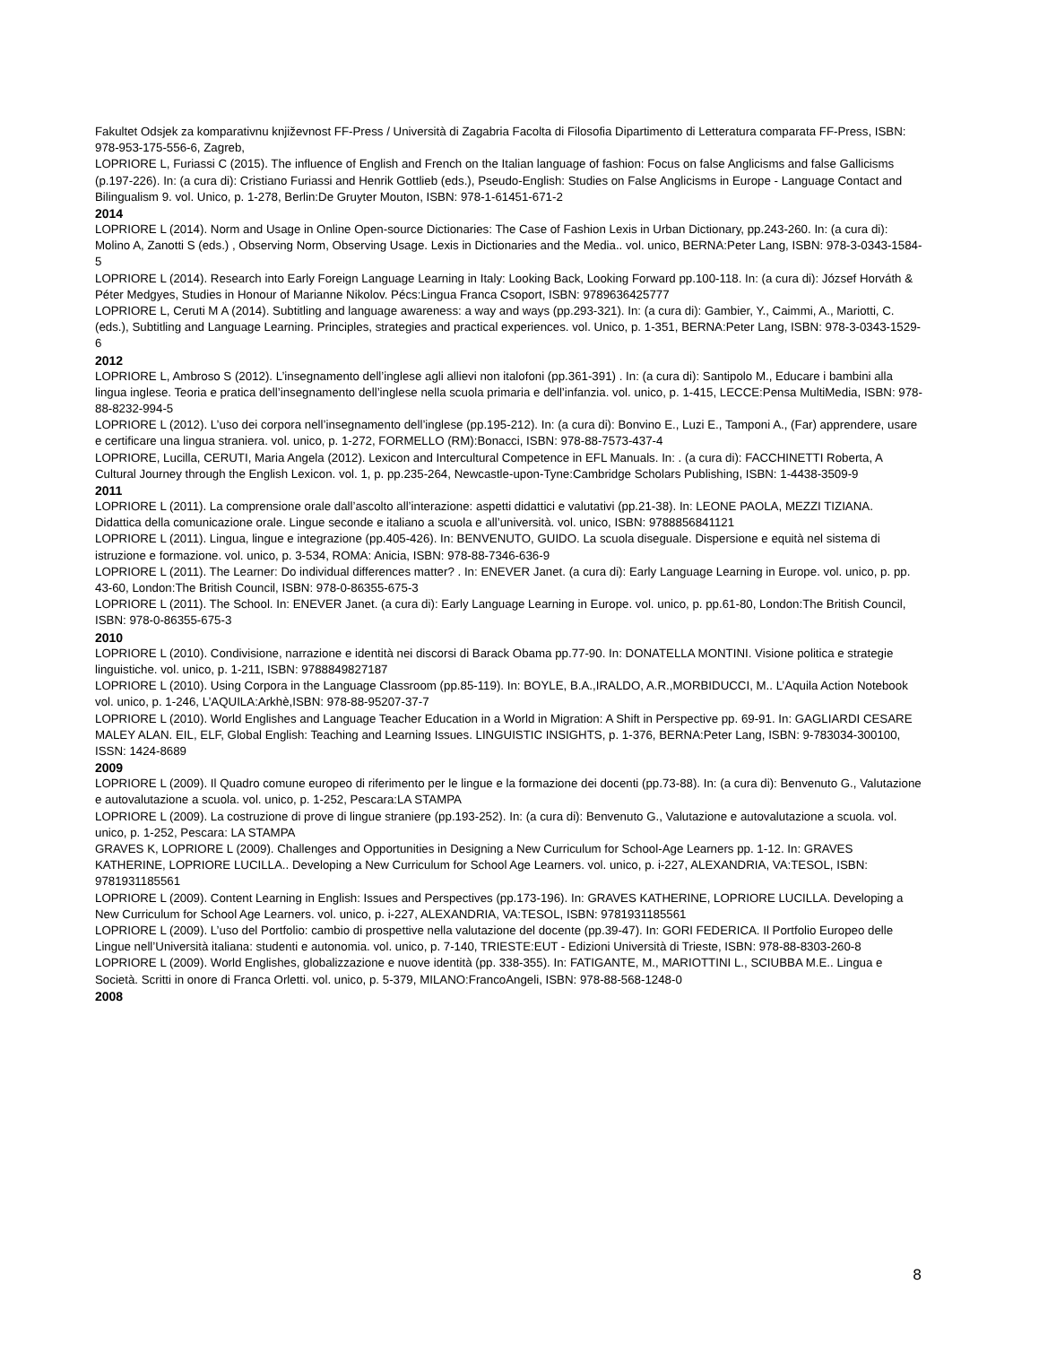Fakultet Odsjek za komparativnu književnost FF-Press / Università di Zagabria Facolta di Filosofia Dipartimento di Letteratura comparata FF-Press, ISBN: 978-953-175-556-6, Zagreb,
LOPRIORE L, Furiassi C (2015). The influence of English and French on the Italian language of fashion: Focus on false Anglicisms and false Gallicisms (p.197-226). In: (a cura di): Cristiano Furiassi and Henrik Gottlieb (eds.), Pseudo-English: Studies on False Anglicisms in Europe - Language Contact and Bilingualism 9. vol. Unico, p. 1-278, Berlin:De Gruyter Mouton, ISBN: 978-1-61451-671-2
2014
LOPRIORE L (2014). Norm and Usage in Online Open-source Dictionaries: The Case of Fashion Lexis in Urban Dictionary, pp.243-260. In: (a cura di): Molino A, Zanotti S (eds.) , Observing Norm, Observing Usage. Lexis in Dictionaries and the Media.. vol. unico, BERNA:Peter Lang, ISBN: 978-3-0343-1584-5
LOPRIORE L (2014). Research into Early Foreign Language Learning in Italy: Looking Back, Looking Forward pp.100-118. In: (a cura di): József Horváth & Péter Medgyes, Studies in Honour of Marianne Nikolov. Pécs:Lingua Franca Csoport, ISBN: 9789636425777
LOPRIORE L, Ceruti M A (2014). Subtitling and language awareness: a way and ways (pp.293-321). In: (a cura di): Gambier, Y., Caimmi, A., Mariotti, C. (eds.), Subtitling and Language Learning. Principles, strategies and practical experiences. vol. Unico, p. 1-351, BERNA:Peter Lang, ISBN: 978-3-0343-1529-6
2012
LOPRIORE L, Ambroso S (2012). L’insegnamento dell’inglese agli allievi non italofoni (pp.361-391) . In: (a cura di): Santipolo M., Educare i bambini alla lingua inglese. Teoria e pratica dell’insegnamento dell’inglese nella scuola primaria e dell’infanzia. vol. unico, p. 1-415, LECCE:Pensa MultiMedia, ISBN: 978-88-8232-994-5
LOPRIORE L (2012). L’uso dei corpora nell’insegnamento dell’inglese (pp.195-212). In: (a cura di): Bonvino E., Luzi E., Tamponi A., (Far) apprendere, usare e certificare una lingua straniera. vol. unico, p. 1-272, FORMELLO (RM):Bonacci, ISBN: 978-88-7573-437-4
LOPRIORE, Lucilla, CERUTI, Maria Angela (2012). Lexicon and Intercultural Competence in EFL Manuals. In: . (a cura di): FACCHINETTI Roberta, A Cultural Journey through the English Lexicon. vol. 1, p. pp.235-264, Newcastle-upon-Tyne:Cambridge Scholars Publishing, ISBN: 1-4438-3509-9
2011
LOPRIORE L (2011). La comprensione orale dall’ascolto all’interazione: aspetti didattici e valutativi (pp.21-38). In: LEONE PAOLA, MEZZI TIZIANA. Didattica della comunicazione orale. Lingue seconde e italiano a scuola e all’università. vol. unico, ISBN: 9788856841121
LOPRIORE L (2011). Lingua, lingue e integrazione (pp.405-426). In: BENVENUTO, GUIDO. La scuola diseguale. Dispersione e equità nel sistema di istruzione e formazione. vol. unico, p. 3-534, ROMA: Anicia, ISBN: 978-88-7346-636-9
LOPRIORE L (2011). The Learner: Do individual differences matter? . In: ENEVER Janet. (a cura di): Early Language Learning in Europe. vol. unico, p. pp. 43-60, London:The British Council, ISBN: 978-0-86355-675-3
LOPRIORE L (2011). The School. In: ENEVER Janet. (a cura di): Early Language Learning in Europe. vol. unico, p. pp.61-80, London:The British Council, ISBN: 978-0-86355-675-3
2010
LOPRIORE L (2010). Condivisione, narrazione e identità nei discorsi di Barack Obama pp.77-90. In: DONATELLA MONTINI. Visione politica e strategie linguistiche. vol. unico, p. 1-211, ISBN: 9788849827187
LOPRIORE L (2010). Using Corpora in the Language Classroom (pp.85-119). In: BOYLE, B.A.,IRALDO, A.R.,MORBIDUCCI, M.. L’Aquila Action Notebook vol. unico, p. 1-246, L’AQUILA:Arkhè,ISBN: 978-88-95207-37-7
LOPRIORE L (2010). World Englishes and Language Teacher Education in a World in Migration: A Shift in Perspective pp. 69-91. In: GAGLIARDI CESARE MALEY ALAN. EIL, ELF, Global English: Teaching and Learning Issues. LINGUISTIC INSIGHTS, p. 1-376, BERNA:Peter Lang, ISBN: 9-783034-300100, ISSN: 1424-8689
2009
LOPRIORE L (2009). Il Quadro comune europeo di riferimento per le lingue e la formazione dei docenti (pp.73-88). In: (a cura di): Benvenuto G., Valutazione e autovalutazione a scuola. vol. unico, p. 1-252, Pescara:LA STAMPA
LOPRIORE L (2009). La costruzione di prove di lingue straniere (pp.193-252). In: (a cura di): Benvenuto G., Valutazione e autovalutazione a scuola. vol. unico, p. 1-252, Pescara: LA STAMPA
GRAVES K, LOPRIORE L (2009). Challenges and Opportunities in Designing a New Curriculum for School-Age Learners pp. 1-12. In: GRAVES KATHERINE, LOPRIORE LUCILLA.. Developing a New Curriculum for School Age Learners. vol. unico, p. i-227, ALEXANDRIA, VA:TESOL, ISBN: 9781931185561
LOPRIORE L (2009). Content Learning in English: Issues and Perspectives (pp.173-196). In: GRAVES KATHERINE, LOPRIORE LUCILLA. Developing a New Curriculum for School Age Learners. vol. unico, p. i-227, ALEXANDRIA, VA:TESOL, ISBN: 9781931185561
LOPRIORE L (2009). L’uso del Portfolio: cambio di prospettive nella valutazione del docente (pp.39-47). In: GORI FEDERICA. Il Portfolio Europeo delle Lingue nell’Università italiana: studenti e autonomia. vol. unico, p. 7-140, TRIESTE:EUT - Edizioni Università di Trieste, ISBN: 978-88-8303-260-8
LOPRIORE L (2009). World Englishes, globalizzazione e nuove identità (pp. 338-355). In: FATIGANTE, M., MARIOTTINI L., SCIUBBA M.E.. Lingua e Società. Scritti in onore di Franca Orletti. vol. unico, p. 5-379, MILANO:FrancoAngeli, ISBN: 978-88-568-1248-0
2008
8